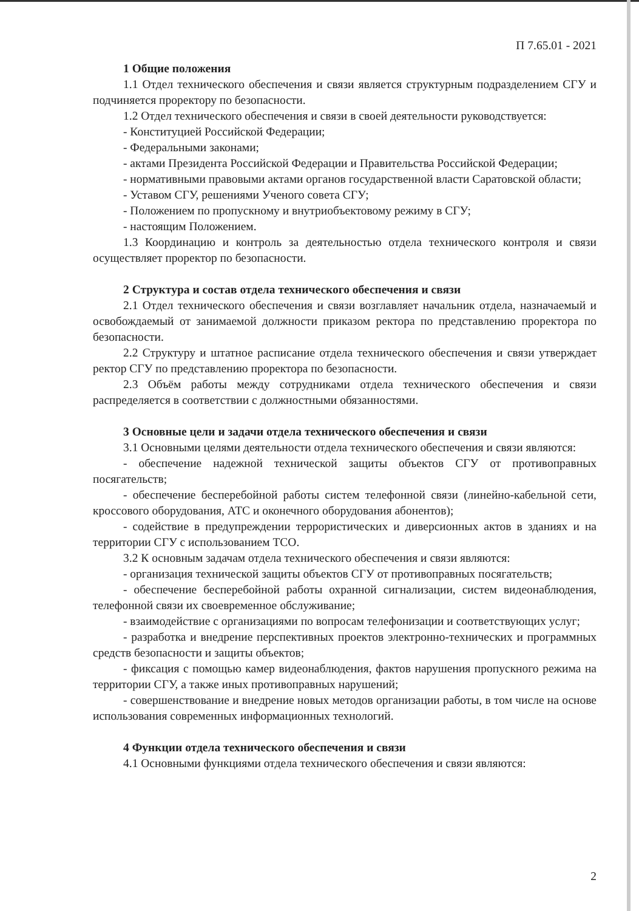П 7.65.01 - 2021
1 Общие положения
1.1 Отдел технического обеспечения и связи является структурным подразделением СГУ и подчиняется проректору по безопасности.
1.2 Отдел технического обеспечения и связи в своей деятельности руководствуется:
- Конституцией Российской Федерации;
- Федеральными законами;
- актами Президента Российской Федерации и Правительства Российской Федерации;
- нормативными правовыми актами органов государственной власти Саратовской области;
- Уставом СГУ, решениями Ученого совета СГУ;
- Положением по пропускному и внутриобъектовому режиму в СГУ;
- настоящим Положением.
1.3 Координацию и контроль за деятельностью отдела технического контроля и связи осуществляет проректор по безопасности.
2 Структура и состав отдела технического обеспечения и связи
2.1 Отдел технического обеспечения и связи возглавляет начальник отдела, назначаемый и освобождаемый от занимаемой должности приказом ректора по представлению проректора по безопасности.
2.2 Структуру и штатное расписание отдела технического обеспечения и связи утверждает ректор СГУ по представлению проректора по безопасности.
2.3 Объём работы между сотрудниками отдела технического обеспечения и связи распределяется в соответствии с должностными обязанностями.
3 Основные цели и задачи отдела технического обеспечения и связи
3.1 Основными целями деятельности отдела технического обеспечения и связи являются:
- обеспечение надежной технической защиты объектов СГУ от противоправных посягательств;
- обеспечение бесперебойной работы систем телефонной связи (линейно-кабельной сети, кроссового оборудования, АТС и оконечного оборудования абонентов);
- содействие в предупреждении террористических и диверсионных актов в зданиях и на территории СГУ с использованием ТСО.
3.2 К основным задачам отдела технического обеспечения и связи являются:
- организация технической защиты объектов СГУ от противоправных посягательств;
- обеспечение бесперебойной работы охранной сигнализации, систем видеонаблюдения, телефонной связи их своевременное обслуживание;
- взаимодействие с организациями по вопросам телефонизации и соответствующих услуг;
- разработка и внедрение перспективных проектов электронно-технических и программных средств безопасности и защиты объектов;
- фиксация с помощью камер видеонаблюдения, фактов нарушения пропускного режима на территории СГУ, а также иных противоправных нарушений;
- совершенствование и внедрение новых методов организации работы, в том числе на основе использования современных информационных технологий.
4 Функции отдела технического обеспечения и связи
4.1 Основными функциями отдела технического обеспечения и связи являются:
2